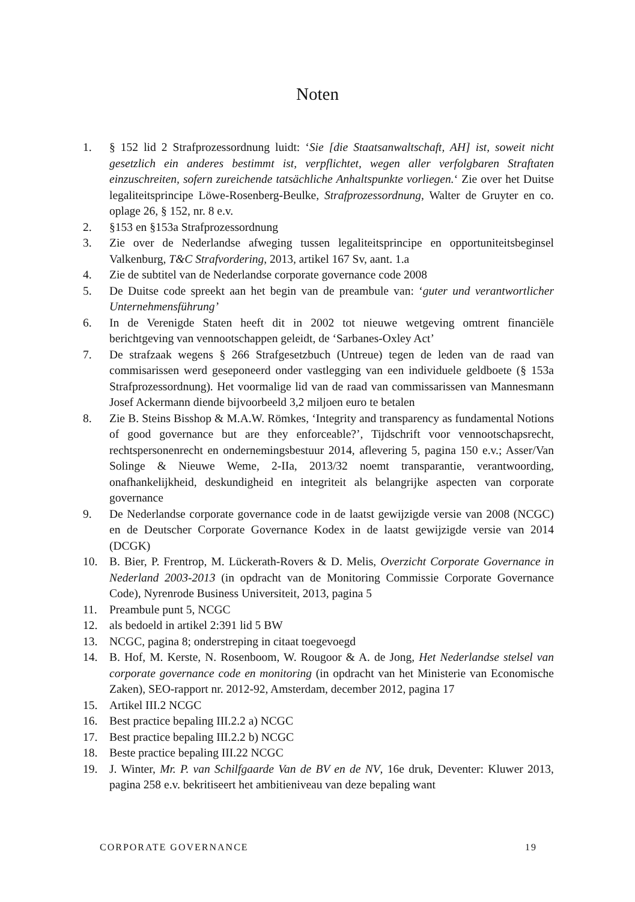Noten
1. § 152 lid 2 Strafprozessordnung luidt: ‘Sie [die Staatsanwaltschaft, AH] ist, soweit nicht gesetzlich ein anderes bestimmt ist, verpflichtet, wegen aller verfolgbaren Straftaten einzuschreiten, sofern zureichende tatsächliche Anhaltspunkte vorliegen.‘ Zie over het Duitse legaliteitsprincipe Löwe-Rosenberg-Beulke, Strafprozessordnung, Walter de Gruyter en co. oplage 26, § 152, nr. 8 e.v.
2. §153 en §153a Strafprozessordnung
3. Zie over de Nederlandse afweging tussen legaliteitsprincipe en opportuniteitsbeginsel Valkenburg, T&C Strafvordering, 2013, artikel 167 Sv, aant. 1.a
4. Zie de subtitel van de Nederlandse corporate governance code 2008
5. De Duitse code spreekt aan het begin van de preambule van: ‘guter und verantwortlicher Unternehmensführung’
6. In de Verenigde Staten heeft dit in 2002 tot nieuwe wetgeving omtrent financiële berichtgeving van vennootschappen geleidt, de ‘Sarbanes-Oxley Act’
7. De strafzaak wegens § 266 Strafgesetzbuch (Untreue) tegen de leden van de raad van commisarissen werd geseponeerd onder vastlegging van een individuele geldboete (§ 153a Strafprozessordnung). Het voormalige lid van de raad van commissarissen van Mannesmann Josef Ackermann diende bijvoorbeeld 3,2 miljoen euro te betalen
8. Zie B. Steins Bisshop & M.A.W. Römkes, ‘Integrity and transparency as fundamental Notions of good governance but are they enforceable?’, Tijdschrift voor vennootschapsrecht, rechtspersonenrecht en ondernemingsbestuur 2014, aflevering 5, pagina 150 e.v.; Asser/Van Solinge & Nieuwe Weme, 2-IIa, 2013/32 noemt transparantie, verantwoording, onafhankelijkheid, deskundigheid en integriteit als belangrijke aspecten van corporate governance
9. De Nederlandse corporate governance code in de laatst gewijzigde versie van 2008 (NCGC) en de Deutscher Corporate Governance Kodex in de laatst gewijzigde versie van 2014 (DCGK)
10. B. Bier, P. Frentrop, M. Lückerath-Rovers & D. Melis, Overzicht Corporate Governance in Nederland 2003-2013 (in opdracht van de Monitoring Commissie Corporate Governance Code), Nyrenrode Business Universiteit, 2013, pagina 5
11. Preambule punt 5, NCGC
12. als bedoeld in artikel 2:391 lid 5 BW
13. NCGC, pagina 8; onderstreping in citaat toegevoegd
14. B. Hof, M. Kerste, N. Rosenboom, W. Rougoor & A. de Jong, Het Nederlandse stelsel van corporate governance code en monitoring (in opdracht van het Ministerie van Economische Zaken), SEO-rapport nr. 2012-92, Amsterdam, december 2012, pagina 17
15. Artikel III.2 NCGC
16. Best practice bepaling III.2.2 a) NCGC
17. Best practice bepaling III.2.2 b) NCGC
18. Beste practice bepaling III.22 NCGC
19. J. Winter, Mr. P. van Schilfgaarde Van de BV en de NV, 16e druk, Deventer: Kluwer 2013, pagina 258 e.v. bekritiseert het ambitieniveau van deze bepaling want
CORPORATE GOVERNANCE 19